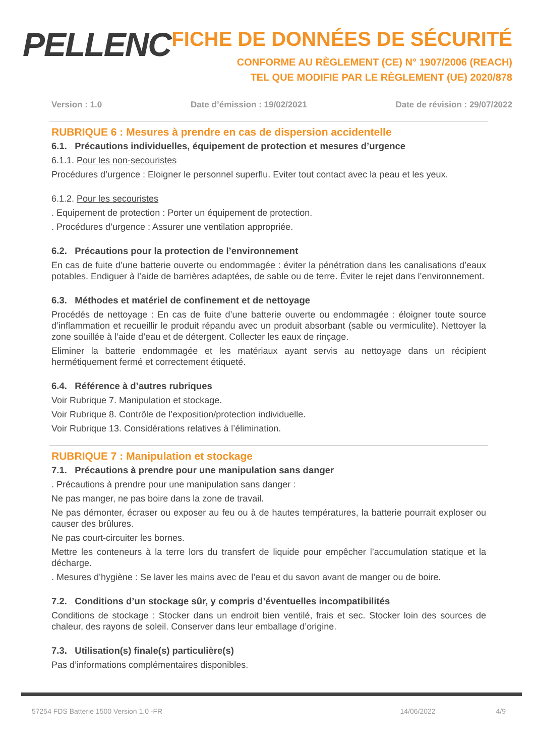PELLENC
FICHE DE DONNÉES DE SÉCURITÉ
CONFORME AU RÈGLEMENT (CE) N° 1907/2006 (REACH)
TEL QUE MODIFIE PAR LE RÈGLEMENT (UE) 2020/878
Version : 1.0 Date d’émission : 19/02/2021 Date de révision : 29/07/2022
RUBRIQUE 6 : Mesures à prendre en cas de dispersion accidentelle
6.1. Précautions individuelles, équipement de protection et mesures d’urgence
6.1.1. Pour les non-secouristes
Procédures d’urgence : Eloigner le personnel superflu. Eviter tout contact avec la peau et les yeux.
6.1.2. Pour les secouristes
. Equipement de protection : Porter un équipement de protection.
. Procédures d’urgence : Assurer une ventilation appropriée.
6.2. Précautions pour la protection de l’environnement
En cas de fuite d’une batterie ouverte ou endommagée : éviter la pénétration dans les canalisations d’eaux potables. Endiguer à l’aide de barrières adaptées, de sable ou de terre. Éviter le rejet dans l’environnement.
6.3. Méthodes et matériel de confinement et de nettoyage
Procédés de nettoyage : En cas de fuite d’une batterie ouverte ou endommagée : éloigner toute source d’inflammation et recueillir le produit répandu avec un produit absorbant (sable ou vermiculite). Nettoyer la zone souillée à l’aide d’eau et de détergent. Collecter les eaux de rinçage.
Eliminer la batterie endommagée et les matériaux ayant servis au nettoyage dans un récipient hermétiquement fermé et correctement étiqueté.
6.4. Référence à d’autres rubriques
Voir Rubrique 7. Manipulation et stockage.
Voir Rubrique 8. Contrôle de l’exposition/protection individuelle.
Voir Rubrique 13. Considérations relatives à l’élimination.
RUBRIQUE 7 : Manipulation et stockage
7.1. Précautions à prendre pour une manipulation sans danger
. Précautions à prendre pour une manipulation sans danger :
Ne pas manger, ne pas boire dans la zone de travail.
Ne pas démonter, écraser ou exposer au feu ou à de hautes températures, la batterie pourrait exploser ou causer des brûlures.
Ne pas court-circuiter les bornes.
Mettre les conteneurs à la terre lors du transfert de liquide pour empêcher l’accumulation statique et la décharge.
. Mesures d’hygiène : Se laver les mains avec de l’eau et du savon avant de manger ou de boire.
7.2. Conditions d’un stockage sûr, y compris d’éventuelles incompatibilités
Conditions de stockage : Stocker dans un endroit bien ventilé, frais et sec. Stocker loin des sources de chaleur, des rayons de soleil. Conserver dans leur emballage d’origine.
7.3. Utilisation(s) finale(s) particulière(s)
Pas d’informations complémentaires disponibles.
57254 FDS Batterie 1500 Version 1.0 -FR 14/06/2022 4/9